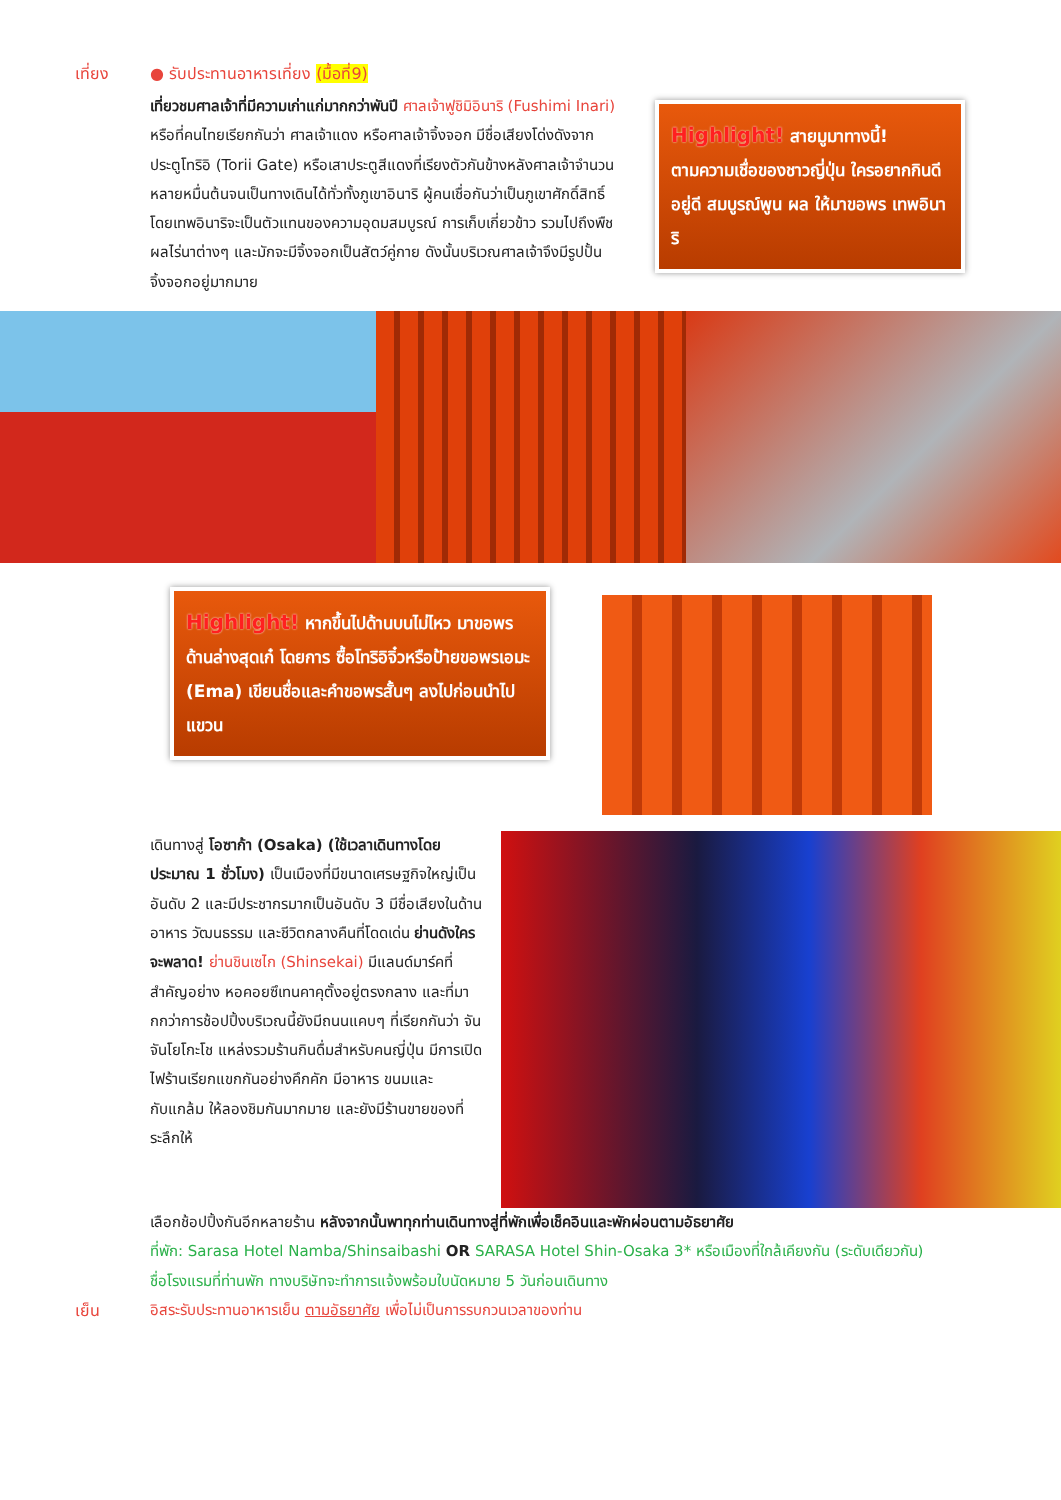เที่ยง ● รับประทานอาหารเที่ยง (มื้อที่9)
เที่ยวชมศาลเจ้าที่มีความเก่าแก่มากกว่าพันปี ศาลเจ้าฟูชิมิอินาริ (Fushimi Inari) หรือที่คนไทยเรียกกันว่า ศาลเจ้าแดง หรือศาลเจ้าจิ้งจอก มีชื่อเสียงโด่งดังจากประตูโทริอิ (Torii Gate) หรือเสาประตูสีแดงที่เรียงตัวกันข้างหลังศาลเจ้าจำนวนหลายหมื่นต้นจนเป็นทางเดินได้ทั่วทั้งภูเขาอินาริ ผู้คนเชื่อกันว่าเป็นภูเขาศักดิ์สิทธิ์ โดยเทพอินาริจะเป็นตัวแทนของความอุดมสมบูรณ์ การเก็บเกี่ยวข้าว รวมไปถึงพืชผลไร่นาต่างๆ และมักจะมีจิ้งจอกเป็นสัตว์คู่กาย ดังนั้นบริเวณศาลเจ้าจึงมีรูปปั้นจิ้งจอกอยู่มากมาย
Highlight! สายมูมาทางนี้!
ตามความเชื่อของชาวญี่ปุ่น ใครอยากกินดี อยู่ดี สมบูรณ์พูน ผล ให้มาขอพร เทพอินาริ
Highlight! หากขึ้นไปด้านบนไม่ไหว มาขอพรด้านล่างสุดเก๋ โดยการ ซื้อโทริอิจิ๋วหรือป้ายขอพรเอมะ (Ema) เขียนชื่อและคำขอพรสั้นๆ ลงไปก่อนนำไปแขวน
เดินทางสู่ โอซาก้า (Osaka) (ใช้เวลาเดินทางโดยประมาณ 1 ชั่วโมง) เป็นเมืองที่มีขนาดเศรษฐกิจใหญ่เป็นอันดับ 2 และมีประชากรมากเป็นอันดับ 3 มีชื่อเสียงในด้านอาหาร วัฒนธรรม และชีวิตกลางคืนที่โดดเด่น ย่านดังใครจะพลาด! ย่านชินเซไก (Shinsekai) มีแลนด์มาร์คที่สำคัญอย่าง หอคอยซึเทนคาคุตั้งอยู่ตรงกลาง และที่มากกว่าการช้อปปิ้งบริเวณนี้ยังมีถนนแคบๆ ที่เรียกกันว่า จันจันโยโกะโช แหล่งรวมร้านกินดื่มสำหรับคนญี่ปุ่น มีการเปิดไฟร้านเรียกแขกกันอย่างคึกคัก มีอาหาร ขนมและกับแกล้ม ให้ลองชิมกันมากมาย และยังมีร้านขายของที่ระลึกให้
เลือกช้อปปิ้งกันอีกหลายร้าน หลังจากนั้นพาทุกท่านเดินทางสู่ที่พักเพื่อเช็คอินและพักผ่อนตามอัธยาศัย
ที่พัก: Sarasa Hotel Namba/Shinsaibashi OR SARASA Hotel Shin-Osaka 3* หรือเมืองที่ใกล้เคียงกัน (ระดับเดียวกัน)
ชื่อโรงแรมที่ท่านพัก ทางบริษัทจะทำการแจ้งพร้อมใบนัดหมาย 5 วันก่อนเดินทาง
เย็น อิสระรับประทานอาหารเย็น ตามอัธยาศัย เพื่อไม่เป็นการรบกวนเวลาของท่าน